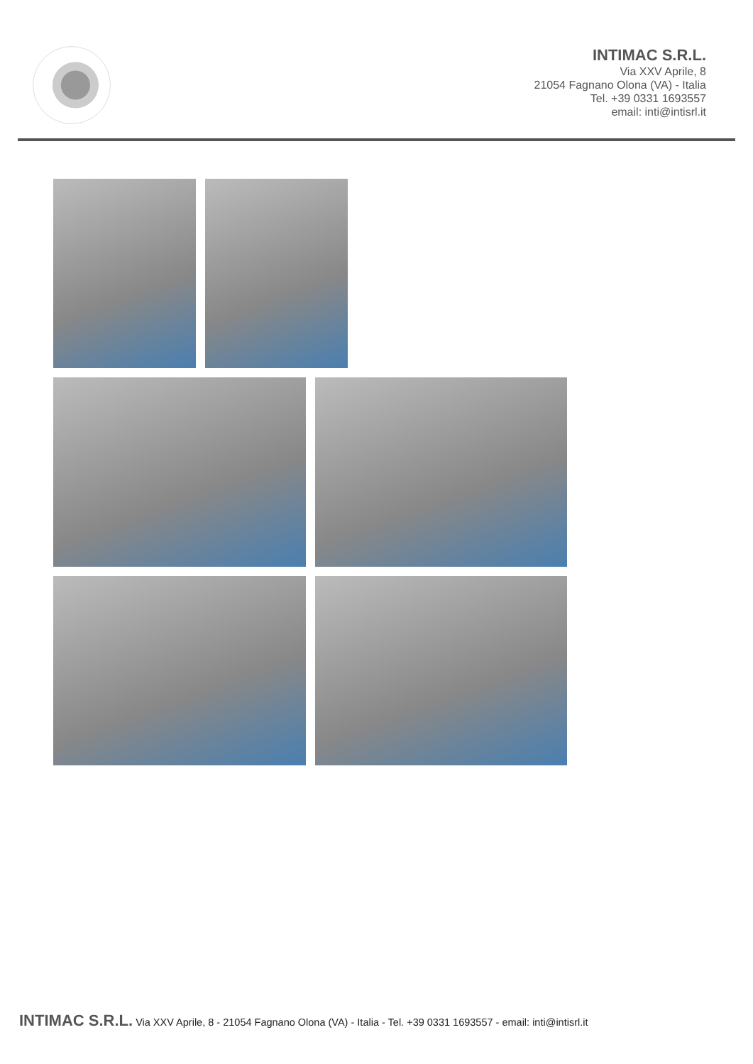INTIMAC S.R.L.
Via XXV Aprile, 8
21054 Fagnano Olona (VA) - Italia
Tel. +39 0331 1693557
email: inti@intisrl.it
INTIMAC S.R.L. Via XXV Aprile, 8 - 21054 Fagnano Olona (VA) - Italia - Tel. +39 0331 1693557 - email: inti@intisrl.it